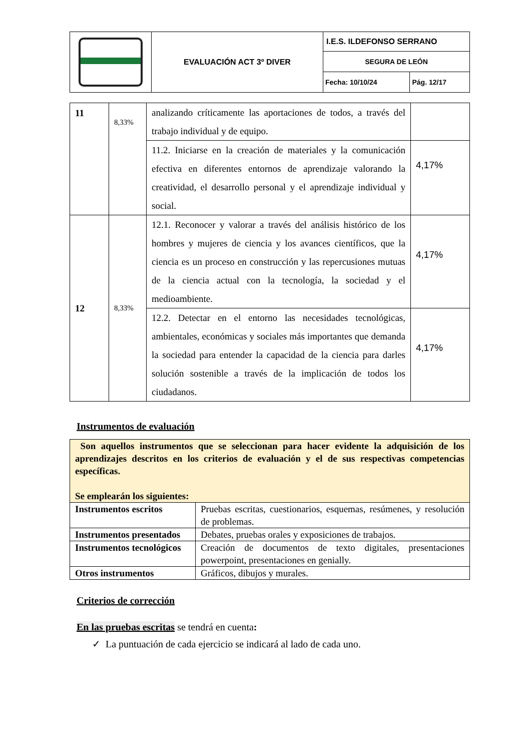| | EVALUACIÓN ACT 3º DIVER | I.E.S. ILDEFONSO SERRANO | |
| | | SEGURA DE LEÓN | |
| | | Fecha: 10/10/24 | Pág. 12/17 |
| 11 | 8,33% | analizando críticamente las aportaciones de todos, a través del trabajo individual y de equipo. | |
| | | 11.2. Iniciarse en la creación de materiales y la comunicación efectiva en diferentes entornos de aprendizaje valorando la creatividad, el desarrollo personal y el aprendizaje individual y social. | 4,17% |
| 12 | 8,33% | 12.1. Reconocer y valorar a través del análisis histórico de los hombres y mujeres de ciencia y los avances científicos, que la ciencia es un proceso en construcción y las repercusiones mutuas de la ciencia actual con la tecnología, la sociedad y el medioambiente. | 4,17% |
| | | 12.2. Detectar en el entorno las necesidades tecnológicas, ambientales, económicas y sociales más importantes que demanda la sociedad para entender la capacidad de la ciencia para darles solución sostenible a través de la implicación de todos los ciudadanos. | 4,17% |
Instrumentos de evaluación
| Son aquellos instrumentos que se seleccionan para hacer evidente la adquisición de los aprendizajes descritos en los criterios de evaluación y el de sus respectivas competencias específicas. Se emplearán los siguientes: | |
| Instrumentos escritos | Pruebas escritas, cuestionarios, esquemas, resúmenes, y resolución de problemas. |
| Instrumentos presentados | Debates, pruebas orales y exposiciones de trabajos. |
| Instrumentos tecnológicos | Creación de documentos de texto digitales, presentaciones powerpoint, presentaciones en genially. |
| Otros instrumentos | Gráficos, dibujos y murales. |
Criterios de corrección
En las pruebas escritas se tendrá en cuenta:
✓ La puntuación de cada ejercicio se indicará al lado de cada uno.